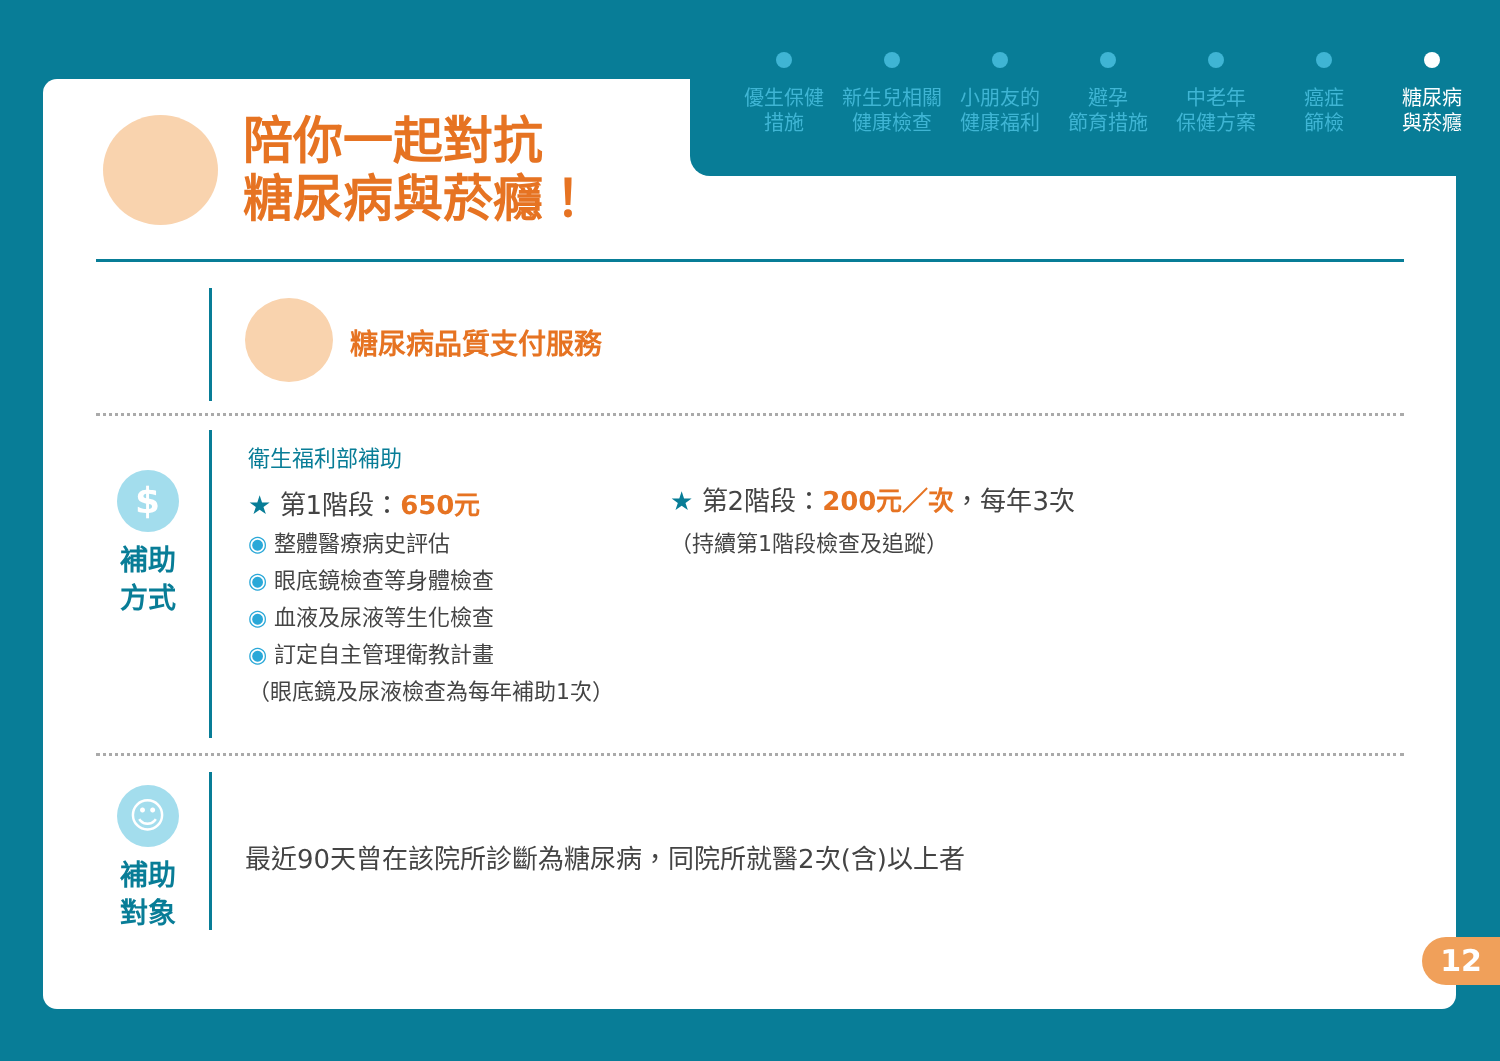優生保健
措施
新生兒相關
健康檢查
小朋友的
健康福利
避孕
節育措施
中老年
保健方案
癌症
篩檢
糖尿病
與菸癮
陪你一起對抗
糖尿病與菸癮！
糖尿病品質支付服務
$
補助
方式
衛生福利部補助
★ 第1階段：650元
◉ 整體醫療病史評估
◉ 眼底鏡檢查等身體檢查
◉ 血液及尿液等生化檢查
◉ 訂定自主管理衛教計畫
（眼底鏡及尿液檢查為每年補助1次）
★ 第2階段：200元／次，每年3次
（持續第1階段檢查及追蹤）
☺
補助
對象
最近90天曾在該院所診斷為糖尿病，同院所就醫2次(含)以上者
12